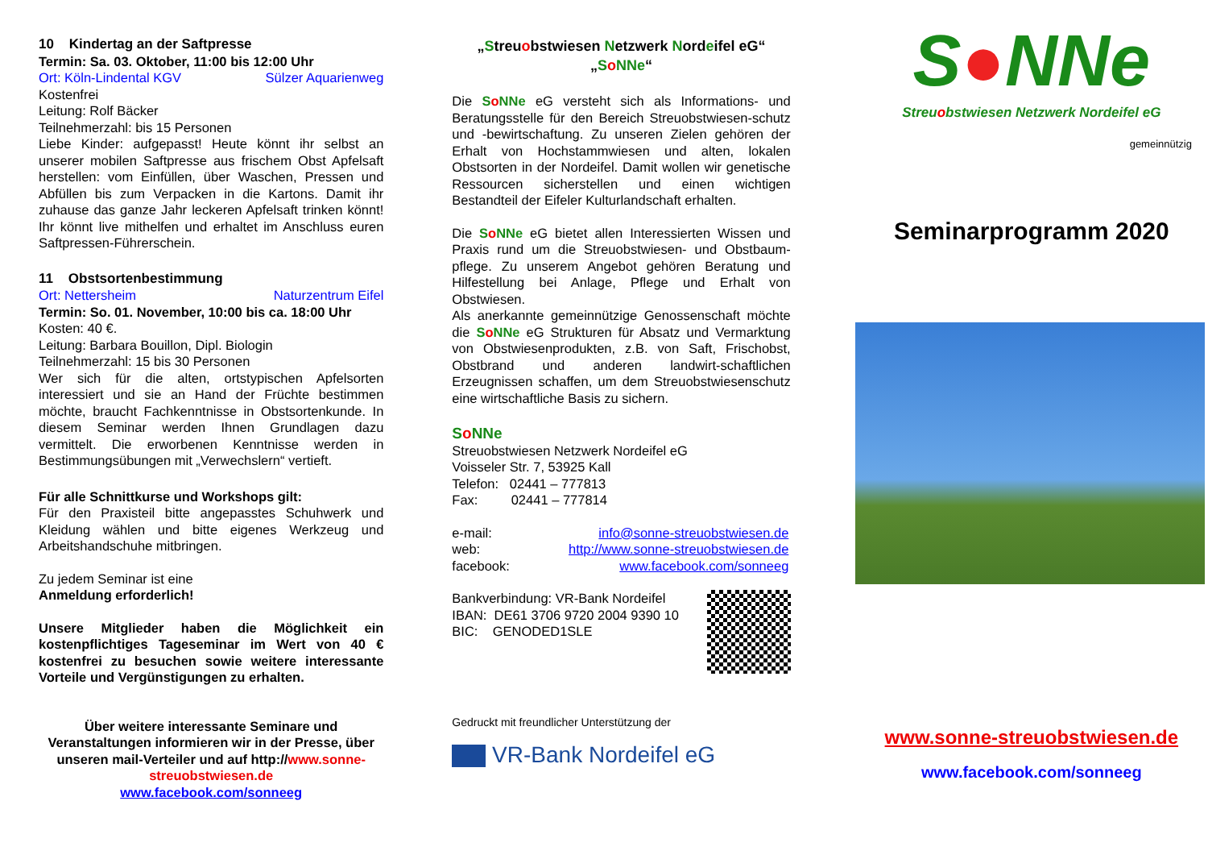10 Kindertag an der Saftpresse
Termin: Sa. 03. Oktober, 11:00 bis 12:00 Uhr
Ort: Köln-Lindental KGV Sülzer Aquarienweg
Kostenfrei
Leitung: Rolf Bäcker
Teilnehmerzahl: bis 15 Personen
Liebe Kinder: aufgepasst! Heute könnt ihr selbst an unserer mobilen Saftpresse aus frischem Obst Apfelsaft herstellen: vom Einfüllen, über Waschen, Pressen und Abfüllen bis zum Verpacken in die Kartons. Damit ihr zuhause das ganze Jahr leckeren Apfelsaft trinken könnt! Ihr könnt live mithelfen und erhaltet im Anschluss euren Saftpressen-Führerschein.
11 Obstsortenbestimmung
Ort: Nettersheim Naturzentrum Eifel
Termin: So. 01. November, 10:00 bis ca. 18:00 Uhr
Kosten: 40 €.
Leitung: Barbara Bouillon, Dipl. Biologin
Teilnehmerzahl: 15 bis 30 Personen
Wer sich für die alten, ortstypischen Apfelsorten interessiert und sie an Hand der Früchte bestimmen möchte, braucht Fachkenntnisse in Obstsortenkunde. In diesem Seminar werden Ihnen Grundlagen dazu vermittelt. Die erworbenen Kenntnisse werden in Bestimmungsübungen mit „Verwechslern“ vertieft.
Für alle Schnittkurse und Workshops gilt:
Für den Praxisteil bitte angepasstes Schuhwerk und Kleidung wählen und bitte eigenes Werkzeug und Arbeitshandschuhe mitbringen.
Zu jedem Seminar ist eine
Anmeldung erforderlich!
Unsere Mitglieder haben die Möglichkeit ein kostenpflichtiges Tageseminar im Wert von 40 € kostenfrei zu besuchen sowie weitere interessante Vorteile und Vergünstigungen zu erhalten.
Über weitere interessante Seminare und Veranstaltungen informieren wir in der Presse, über unseren mail-Verteiler und auf http://www.sonne-streuobstwiesen.de
www.facebook.com/sonneeg
„Streuobstwiesen Netzwerk Nordeifel eG“
„SoNNe“
Die SoNNe eG versteht sich als Informations- und Beratungsstelle für den Bereich Streuobstwiesen-schutz und -bewirtschaftung. Zu unseren Zielen gehören der Erhalt von Hochstammwiesen und alten, lokalen Obstsorten in der Nordeifel. Damit wollen wir genetische Ressourcen sicherstellen und einen wichtigen Bestandteil der Eifeler Kulturlandschaft erhalten.
Die SoNNe eG bietet allen Interessierten Wissen und Praxis rund um die Streuobstwiesen- und Obstbaum-pflege. Zu unserem Angebot gehören Beratung und Hilfestellung bei Anlage, Pflege und Erhalt von Obstwiesen.
Als anerkannte gemeinnützige Genossenschaft möchte die SoNNe eG Strukturen für Absatz und Vermarktung von Obstwiesenprodukten, z.B. von Saft, Frischobst, Obstbrand und anderen landwirt-schaftlichen Erzeugnissen schaffen, um dem Streuobstwiesenschutz eine wirtschaftliche Basis zu sichern.
SoNNe
Streuobstwiesen Netzwerk Nordeifel eG
Voisseler Str. 7, 53925 Kall
Telefon: 02441 – 777813
Fax: 02441 – 777814
e-mail: info@sonne-streuobstwiesen.de
web: http://www.sonne-streuobstwiesen.de
facebook: www.facebook.com/sonneeg
Bankverbindung: VR-Bank Nordeifel
IBAN: DE61 3706 9720 2004 9390 10
BIC: GENODED1SLE
Gedruckt mit freundlicher Unterstützung der
VR-Bank Nordeifel eG
S●NNe
Streuobstwiesen Netzwerk Nordeifel eG
gemeinnützig
Seminarprogramm 2020
www.sonne-streuobstwiesen.de
www.facebook.com/sonneeg